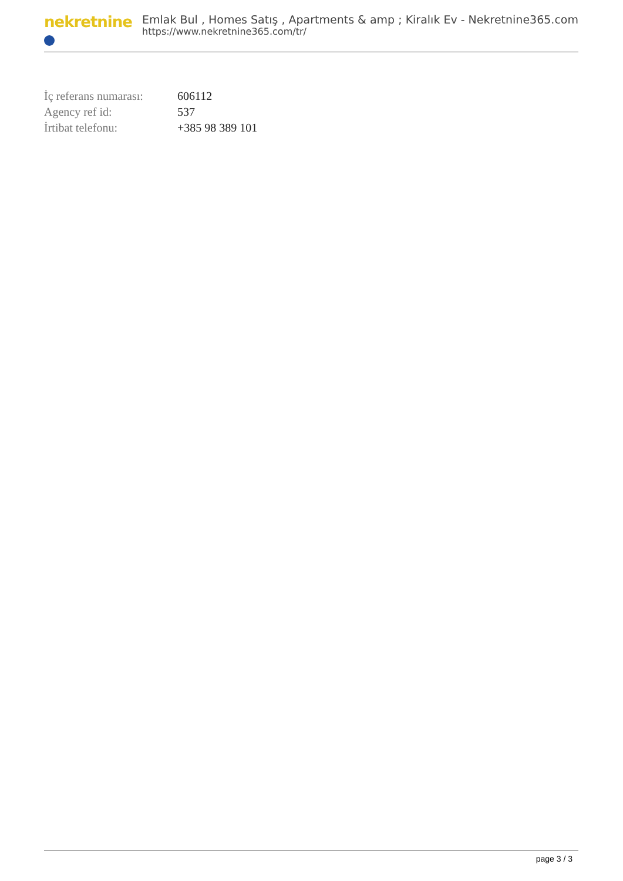nekretnine
Emlak Bul , Homes Satış , Apartments & amp ; Kiralık Ev - Nekretnine365.com
https://www.nekretnine365.com/tr/
| İç referans numarası: | 606112 |
| Agency ref id: | 537 |
| İrtibat telefonu: | +385 98 389 101 |
page 3 / 3